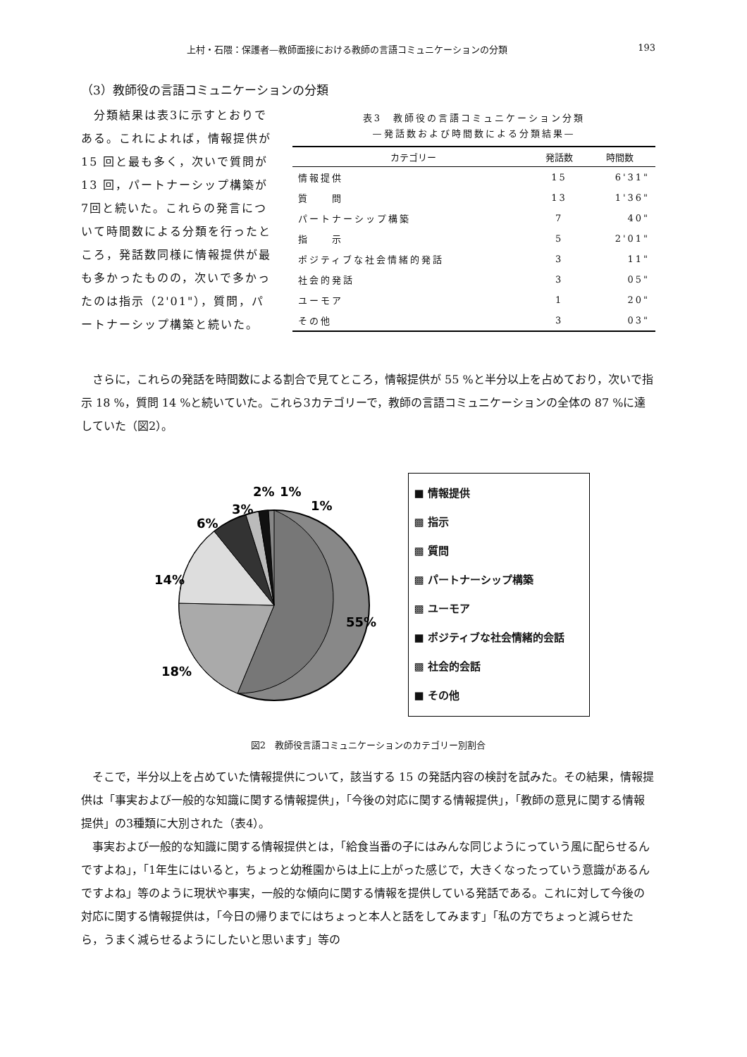上村・石隈：保護者—教師面接における教師の言語コミュニケーションの分類 193
（3）教師役の言語コミュニケーションの分類
　分類結果は表3に示すとおりである。これによれば，情報提供が 15 回と最も多く，次いで質問が 13 回，パートナーシップ構築が7回と続いた。これらの発言について時間数による分類を行ったところ，発話数同様に情報提供が最も多かったものの，次いで多かったのは指示（2'01"），質問，パートナーシップ構築と続いた。
表3　教師役の言語コミュニケーション分類
—発話数および時間数による分類結果—
| カテゴリー | 発話数 | 時間数 |
| --- | --- | --- |
| 情報提供 | 15 | 6'31" |
| 質 問 | 13 | 1'36" |
| パートナーシップ構築 | 7 | 40" |
| 指 示 | 5 | 2'01" |
| ポジティブな社会情緒的発話 | 3 | 11" |
| 社会的発話 | 3 | 05" |
| ユーモア | 1 | 20" |
| その他 | 3 | 03" |
さらに，これらの発話を時間数による割合で見てところ，情報提供が 55 %と半分以上を占めており，次いで指示 18 %，質問 14 %と続いていた。これら3カテゴリーで，教師の言語コミュニケーションの全体の 87 %に達していた（図2）。
55%
18%
14%
6%
3%
2%
1%
1%
■ 情報提供
▩ 指示
▩ 質問
▩ パートナーシップ構築
▩ ユーモア
■ ポジティブな社会情緒的会話
▩ 社会的会話
■ その他
図2　教師役言語コミュニケーションのカテゴリー別割合
そこで，半分以上を占めていた情報提供について，該当する 15 の発話内容の検討を試みた。その結果，情報提供は「事実および一般的な知識に関する情報提供」，「今後の対応に関する情報提供」，「教師の意見に関する情報提供」の3種類に大別された（表4）。
事実および一般的な知識に関する情報提供とは，「給食当番の子にはみんな同じようにっていう風に配らせるんですよね」，「1年生にはいると，ちょっと幼稚園からは上に上がった感じで，大きくなったっていう意識があるんですよね」等のように現状や事実，一般的な傾向に関する情報を提供している発話である。これに対して今後の対応に関する情報提供は，「今日の帰りまでにはちょっと本人と話をしてみます」「私の方でちょっと減らせたら，うまく減らせるようにしたいと思います」等の